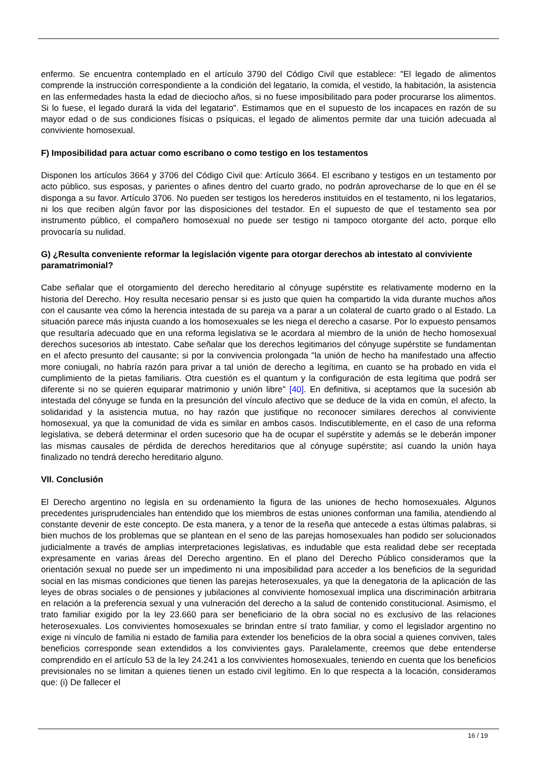enfermo. Se encuentra contemplado en el artículo 3790 del Código Civil que establece: "El legado de alimentos comprende la instrucción correspondiente a la condición del legatario, la comida, el vestido, la habitación, la asistencia en las enfermedades hasta la edad de dieciocho años, si no fuese imposibilitado para poder procurarse los alimentos. Si lo fuese, el legado durará la vida del legatario". Estimamos que en el supuesto de los incapaces en razón de su mayor edad o de sus condiciones físicas o psíquicas, el legado de alimentos permite dar una tuición adecuada al conviviente homosexual.
F) Imposibilidad para actuar como escribano o como testigo en los testamentos
Disponen los artículos 3664 y 3706 del Código Civil que: Artículo 3664. El escribano y testigos en un testamento por acto público, sus esposas, y parientes o afines dentro del cuarto grado, no podrán aprovecharse de lo que en él se disponga a su favor. Artículo 3706. No pueden ser testigos los herederos instituidos en el testamento, ni los legatarios, ni los que reciben algún favor por las disposiciones del testador. En el supuesto de que el testamento sea por instrumento público, el compañero homosexual no puede ser testigo ni tampoco otorgante del acto, porque ello provocaría su nulidad.
G) ¿Resulta conveniente reformar la legislación vigente para otorgar derechos ab intestato al conviviente paramatrimonial?
Cabe señalar que el otorgamiento del derecho hereditario al cónyuge supérstite es relativamente moderno en la historia del Derecho. Hoy resulta necesario pensar si es justo que quien ha compartido la vida durante muchos años con el causante vea cómo la herencia intestada de su pareja va a parar a un colateral de cuarto grado o al Estado. La situación parece más injusta cuando a los homosexuales se les niega el derecho a casarse. Por lo expuesto pensamos que resultaría adecuado que en una reforma legislativa se le acordara al miembro de la unión de hecho homosexual derechos sucesorios ab intestato. Cabe señalar que los derechos legitimarios del cónyuge supérstite se fundamentan en el afecto presunto del causante; si por la convivencia prolongada "la unión de hecho ha manifestado una affectio more coniugali, no habría razón para privar a tal unión de derecho a legítima, en cuanto se ha probado en vida el cumplimiento de la pietas familiaris. Otra cuestión es el quantum y la configuración de esta legítima que podrá ser diferente si no se quieren equiparar matrimonio y unión libre" [40]. En definitiva, si aceptamos que la sucesión ab intestada del cónyuge se funda en la presunción del vínculo afectivo que se deduce de la vida en común, el afecto, la solidaridad y la asistencia mutua, no hay razón que justifique no reconocer similares derechos al conviviente homosexual, ya que la comunidad de vida es similar en ambos casos. Indiscutiblemente, en el caso de una reforma legislativa, se deberá determinar el orden sucesorio que ha de ocupar el supérstite y además se le deberán imponer las mismas causales de pérdida de derechos hereditarios que al cónyuge supérstite; así cuando la unión haya finalizado no tendrá derecho hereditario alguno.
VII. Conclusión
El Derecho argentino no legisla en su ordenamiento la figura de las uniones de hecho homosexuales. Algunos precedentes jurisprudenciales han entendido que los miembros de estas uniones conforman una familia, atendiendo al constante devenir de este concepto. De esta manera, y a tenor de la reseña que antecede a estas últimas palabras, si bien muchos de los problemas que se plantean en el seno de las parejas homosexuales han podido ser solucionados judicialmente a través de amplias interpretaciones legislativas, es indudable que esta realidad debe ser receptada expresamente en varias áreas del Derecho argentino. En el plano del Derecho Público consideramos que la orientación sexual no puede ser un impedimento ni una imposibilidad para acceder a los beneficios de la seguridad social en las mismas condiciones que tienen las parejas heterosexuales, ya que la denegatoria de la aplicación de las leyes de obras sociales o de pensiones y jubilaciones al conviviente homosexual implica una discriminación arbitraria en relación a la preferencia sexual y una vulneración del derecho a la salud de contenido constitucional. Asimismo, el trato familiar exigido por la ley 23.660 para ser beneficiario de la obra social no es exclusivo de las relaciones heterosexuales. Los convivientes homosexuales se brindan entre sí trato familiar, y como el legislador argentino no exige ni vínculo de familia ni estado de familia para extender los beneficios de la obra social a quienes conviven, tales beneficios corresponde sean extendidos a los convivientes gays. Paralelamente, creemos que debe entenderse comprendido en el artículo 53 de la ley 24.241 a los convivientes homosexuales, teniendo en cuenta que los beneficios previsionales no se limitan a quienes tienen un estado civil legítimo. En lo que respecta a la locación, consideramos que: (i) De fallecer el
16 / 19